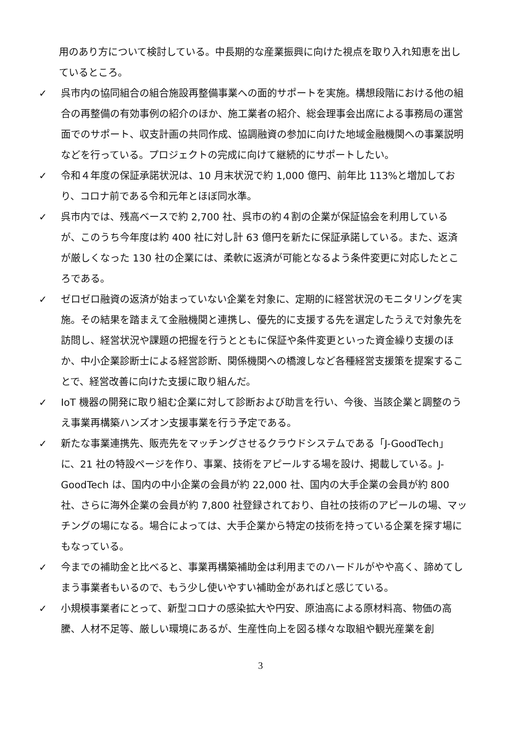用のあり方について検討している。中長期的な産業振興に向けた視点を取り入れ知恵を出しているところ。
✓ 呉市内の協同組合の組合施設再整備事業への面的サポートを実施。構想段階における他の組合の再整備の有効事例の紹介のほか、施工業者の紹介、総会理事会出席による事務局の運営面でのサポート、収支計画の共同作成、協調融資の参加に向けた地域金融機関への事業説明などを行っている。プロジェクトの完成に向けて継続的にサポートしたい。
✓ 令和４年度の保証承諾状況は、10 月末状況で約 1,000 億円、前年比 113%と増加しており、コロナ前である令和元年とほぼ同水準。
✓ 呉市内では、残高ベースで約 2,700 社、呉市の約４割の企業が保証協会を利用しているが、このうち今年度は約 400 社に対し計 63 億円を新たに保証承諾している。また、返済が厳しくなった 130 社の企業には、柔軟に返済が可能となるよう条件変更に対応したところである。
✓ ゼロゼロ融資の返済が始まっていない企業を対象に、定期的に経営状況のモニタリングを実施。その結果を踏まえて金融機関と連携し、優先的に支援する先を選定したうえで対象先を訪問し、経営状況や課題の把握を行うとともに保証や条件変更といった資金繰り支援のほか、中小企業診断士による経営診断、関係機関への橋渡しなど各種経営支援策を提案することで、経営改善に向けた支援に取り組んだ。
✓ IoT 機器の開発に取り組む企業に対して診断および助言を行い、今後、当該企業と調整のうえ事業再構築ハンズオン支援事業を行う予定である。
✓ 新たな事業連携先、販売先をマッチングさせるクラウドシステムである「J-GoodTech」に、21 社の特設ページを作り、事業、技術をアピールする場を設け、掲載している。J-GoodTech は、国内の中小企業の会員が約 22,000 社、国内の大手企業の会員が約 800 社、さらに海外企業の会員が約 7,800 社登録されており、自社の技術のアピールの場、マッチングの場になる。場合によっては、大手企業から特定の技術を持っている企業を探す場にもなっている。
✓ 今までの補助金と比べると、事業再構築補助金は利用までのハードルがやや高く、諦めてしまう事業者もいるので、もう少し使いやすい補助金があればと感じている。
✓ 小規模事業者にとって、新型コロナの感染拡大や円安、原油高による原材料高、物価の高騰、人材不足等、厳しい環境にあるが、生産性向上を図る様々な取組や観光産業を創
3